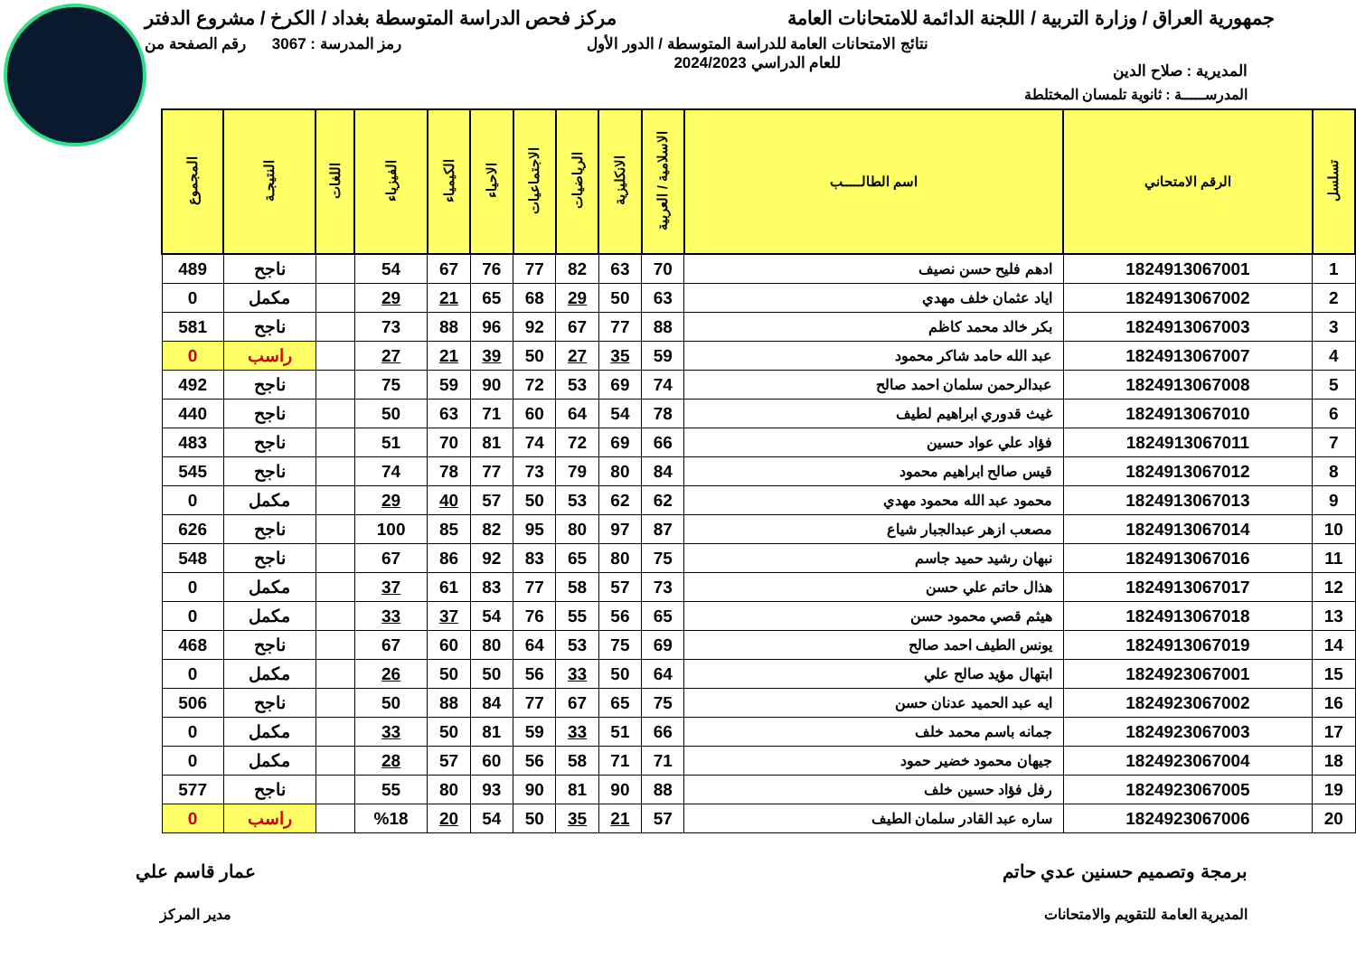جمهورية العراق / وزارة التربية / اللجنة الدائمة للامتحانات العامة
مركز فحص الدراسة المتوسطة بغداد / الكرخ / مشروع الدفتر
المديرية : صلاح الدين
نتائج الامتحانات العامة للدراسة المتوسطة / الدور الأول
للعام الدراسي 2024/2023
رمز المدرسة : 3067 رقم الصفحة من
المدرســـــة : ثانوية تلمسان المختلطة
| تسلسل | الرقم الامتحاني | اسم الطالـــــب | الاسلامية / العربية | الانكليزية | الرياضيات | الاجتماعيات | الاحياء | الكيمياء | الفيزياء | اللغات | النتيجـة | المجموع |
| --- | --- | --- | --- | --- | --- | --- | --- | --- | --- | --- | --- | --- |
| 1 | 1824913067001 | ادهم فليح حسن نصيف | 70 | 63 | 82 | 77 | 76 | 67 | 54 | | ناجح | 489 |
| 2 | 1824913067002 | اياد عثمان خلف مهدي | 63 | 50 | 29 | 68 | 65 | 21 | 29 | | مكمل | 0 |
| 3 | 1824913067003 | بكر خالد محمد كاظم | 88 | 77 | 67 | 92 | 96 | 88 | 73 | | ناجح | 581 |
| 4 | 1824913067007 | عبد الله حامد شاكر محمود | 59 | 35 | 27 | 50 | 39 | 21 | 27 | | راسب | 0 |
| 5 | 1824913067008 | عبدالرحمن سلمان احمد صالح | 74 | 69 | 53 | 72 | 90 | 59 | 75 | | ناجح | 492 |
| 6 | 1824913067010 | غيث قدوري ابراهيم لطيف | 78 | 54 | 64 | 60 | 71 | 63 | 50 | | ناجح | 440 |
| 7 | 1824913067011 | فؤاد علي عواد حسين | 66 | 69 | 72 | 74 | 81 | 70 | 51 | | ناجح | 483 |
| 8 | 1824913067012 | قيس صالح ابراهيم محمود | 84 | 80 | 79 | 73 | 77 | 78 | 74 | | ناجح | 545 |
| 9 | 1824913067013 | محمود عبد الله محمود مهدي | 62 | 62 | 53 | 50 | 57 | 40 | 29 | | مكمل | 0 |
| 10 | 1824913067014 | مصعب ازهر عبدالجبار شياع | 87 | 97 | 80 | 95 | 82 | 85 | 100 | | ناجح | 626 |
| 11 | 1824913067016 | نبهان رشيد حميد جاسم | 75 | 80 | 65 | 83 | 92 | 86 | 67 | | ناجح | 548 |
| 12 | 1824913067017 | هذال حاتم علي حسن | 73 | 57 | 58 | 77 | 83 | 61 | 37 | | مكمل | 0 |
| 13 | 1824913067018 | هيثم قصي محمود حسن | 65 | 56 | 55 | 76 | 54 | 37 | 33 | | مكمل | 0 |
| 14 | 1824913067019 | يونس الطيف احمد صالح | 69 | 75 | 53 | 64 | 80 | 60 | 67 | | ناجح | 468 |
| 15 | 1824923067001 | ابتهال مؤيد صالح علي | 64 | 50 | 33 | 56 | 50 | 50 | 26 | | مكمل | 0 |
| 16 | 1824923067002 | ايه عبد الحميد عدنان حسن | 75 | 65 | 67 | 77 | 84 | 88 | 50 | | ناجح | 506 |
| 17 | 1824923067003 | جمانه باسم محمد خلف | 66 | 51 | 33 | 59 | 81 | 50 | 33 | | مكمل | 0 |
| 18 | 1824923067004 | جيهان محمود خضير حمود | 71 | 71 | 58 | 56 | 60 | 57 | 28 | | مكمل | 0 |
| 19 | 1824923067005 | رفل فؤاد حسين خلف | 88 | 90 | 81 | 90 | 93 | 80 | 55 | | ناجح | 577 |
| 20 | 1824923067006 | ساره عبد القادر سلمان الطيف | 57 | 21 | 35 | 50 | 54 | 20 | %18 | | راسب | 0 |
برمجة وتصميم حسنين عدي حاتم
المديرية العامة للتقويم والامتحانات
عمار قاسم علي
مدير المركز